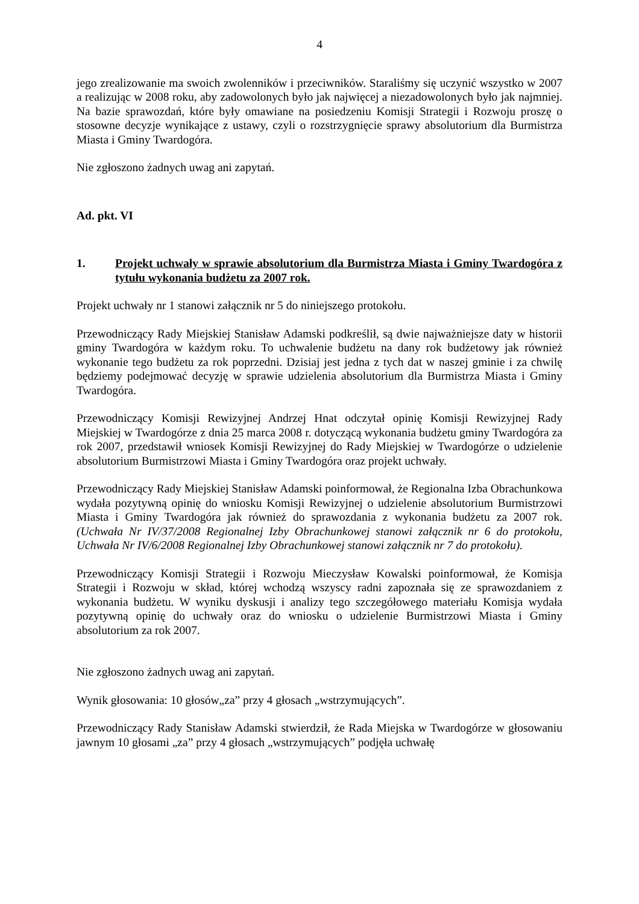4
jego zrealizowanie ma swoich zwolenników i przeciwników. Staraliśmy się uczynić wszystko w 2007 a realizując w 2008 roku, aby zadowolonych było jak najwięcej a niezadowolonych było jak najmniej. Na bazie sprawozdań, które były omawiane na posiedzeniu Komisji Strategii i Rozwoju proszę o stosowne decyzje wynikające z ustawy, czyli o rozstrzygnięcie sprawy absolutorium dla Burmistrza Miasta i Gminy Twardogóra.
Nie zgłoszono żadnych uwag ani zapytań.
Ad. pkt. VI
1. Projekt uchwały w sprawie absolutorium dla Burmistrza Miasta i Gminy Twardogóra z tytułu wykonania budżetu za 2007 rok.
Projekt uchwały nr 1 stanowi załącznik nr 5 do niniejszego protokołu.
Przewodniczący Rady Miejskiej Stanisław Adamski podkreślił, są dwie najważniejsze daty w historii gminy Twardogóra w każdym roku. To uchwalenie budżetu na dany rok budżetowy jak również wykonanie tego budżetu za rok poprzedni. Dzisiaj jest jedna z tych dat w naszej gminie i za chwilę będziemy podejmować decyzję w sprawie udzielenia absolutorium dla Burmistrza Miasta i Gminy Twardogóra.
Przewodniczący Komisji Rewizyjnej Andrzej Hnat odczytał opinię Komisji Rewizyjnej Rady Miejskiej w Twardogórze z dnia 25 marca 2008 r. dotyczącą wykonania budżetu gminy Twardogóra za rok 2007, przedstawił wniosek Komisji Rewizyjnej do Rady Miejskiej w Twardogórze o udzielenie absolutorium Burmistrzowi Miasta i Gminy Twardogóra oraz projekt uchwały.
Przewodniczący Rady Miejskiej Stanisław Adamski poinformował, że Regionalna Izba Obrachunkowa wydała pozytywną opinię do wniosku Komisji Rewizyjnej o udzielenie absolutorium Burmistrzowi Miasta i Gminy Twardogóra jak również do sprawozdania z wykonania budżetu za 2007 rok. (Uchwała Nr IV/37/2008 Regionalnej Izby Obrachunkowej stanowi załącznik nr 6 do protokołu, Uchwała Nr IV/6/2008 Regionalnej Izby Obrachunkowej stanowi załącznik nr 7 do protokołu).
Przewodniczący Komisji Strategii i Rozwoju Mieczysław Kowalski poinformował, że Komisja Strategii i Rozwoju w skład, której wchodzą wszyscy radni zapoznała się ze sprawozdaniem z wykonania budżetu. W wyniku dyskusji i analizy tego szczegółowego materiału Komisja wydała pozytywną opinię do uchwały oraz do wniosku o udzielenie Burmistrzowi Miasta i Gminy absolutorium za rok 2007.
Nie zgłoszono żadnych uwag ani zapytań.
Wynik głosowania: 10 głosów„za” przy 4 głosach „wstrzymujących”.
Przewodniczący Rady Stanisław Adamski stwierdził, że Rada Miejska w Twardogórze w głosowaniu jawnym 10 głosami „za” przy 4 głosach „wstrzymujących” podjęła uchwałę